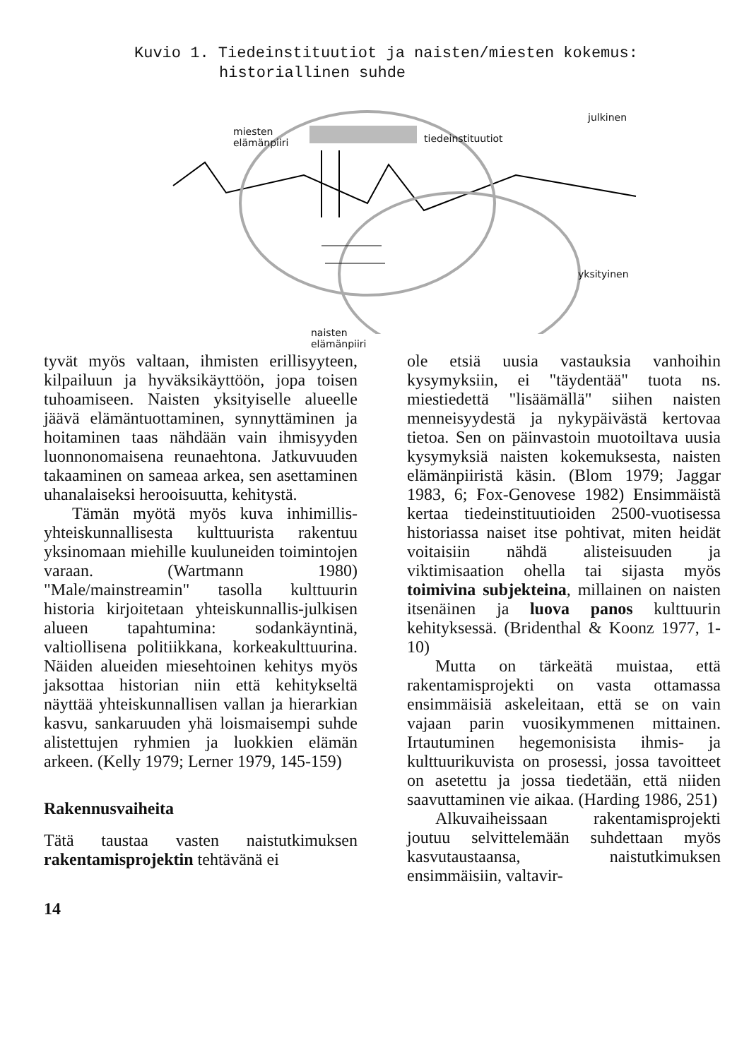Kuvio 1. Tiedeinstituutiot ja naisten/miesten kokemus:
historiallinen suhde
miesten
elämänpiiri
tiedeinstituutiot
julkinen
yksityinen
naisten
elämänpiiri
tyvät myös valtaan, ihmisten erillisyyteen, kilpailuun ja hyväksikäyttöön, jopa toisen tuhoamiseen. Naisten yksityiselle alueelle jäävä elämäntuottaminen, synnyttäminen ja hoitaminen taas nähdään vain ihmisyyden luonnonomaisena reunaehtona. Jatkuvuuden takaaminen on sameaa arkea, sen asettaminen uhanalaiseksi herooisuutta, kehitystä.
Tämän myötä myös kuva inhimillis-yhteiskunnallisesta kulttuurista rakentuu yksinomaan miehille kuuluneiden toimintojen varaan. (Wartmann 1980) "Male/mainstreamin" tasolla kulttuurin historia kirjoitetaan yhteiskunnallis-julkisen alueen tapahtumina: sodankäyntinä, valtiollisena politiikkana, korkeakulttuurina. Näiden alueiden miesehtoinen kehitys myös jaksottaa historian niin että kehitykseltä näyttää yhteiskunnallisen vallan ja hierarkian kasvu, sankaruuden yhä loismaisempi suhde alistettujen ryhmien ja luokkien elämän arkeen. (Kelly 1979; Lerner 1979, 145-159)
Rakennusvaiheita
Tätä taustaa vasten naistutkimuksen rakentamisprojektin tehtävänä ei
ole etsiä uusia vastauksia vanhoihin kysymyksiin, ei "täydentää" tuota ns. miestiedettä "lisäämällä" siihen naisten menneisyydestä ja nykypäivästä kertovaa tietoa. Sen on päinvastoin muotoiltava uusia kysymyksiä naisten kokemuksesta, naisten elämänpiiristä käsin. (Blom 1979; Jaggar 1983, 6; Fox-Genovese 1982) Ensimmäistä kertaa tiedeinstituutioiden 2500-vuotisessa historiassa naiset itse pohtivat, miten heidät voitaisiin nähdä alisteisuuden ja viktimisaation ohella tai sijasta myös toimivina subjekteina, millainen on naisten itsenäinen ja luova panos kulttuurin kehityksessä. (Bridenthal & Koonz 1977, 1-10)
Mutta on tärkeätä muistaa, että rakentamisprojekti on vasta ottamassa ensimmäisiä askeleitaan, että se on vain vajaan parin vuosikymmenen mittainen. Irtautuminen hegemonisista ihmis- ja kulttuurikuvista on prosessi, jossa tavoitteet on asetettu ja jossa tiedetään, että niiden saavuttaminen vie aikaa. (Harding 1986, 251)
Alkuvaiheissaan rakentamisprojekti joutuu selvittelemään suhdettaan myös kasvutaustaansa, naistutkimuksen ensimmäisiin, valtavir-
14